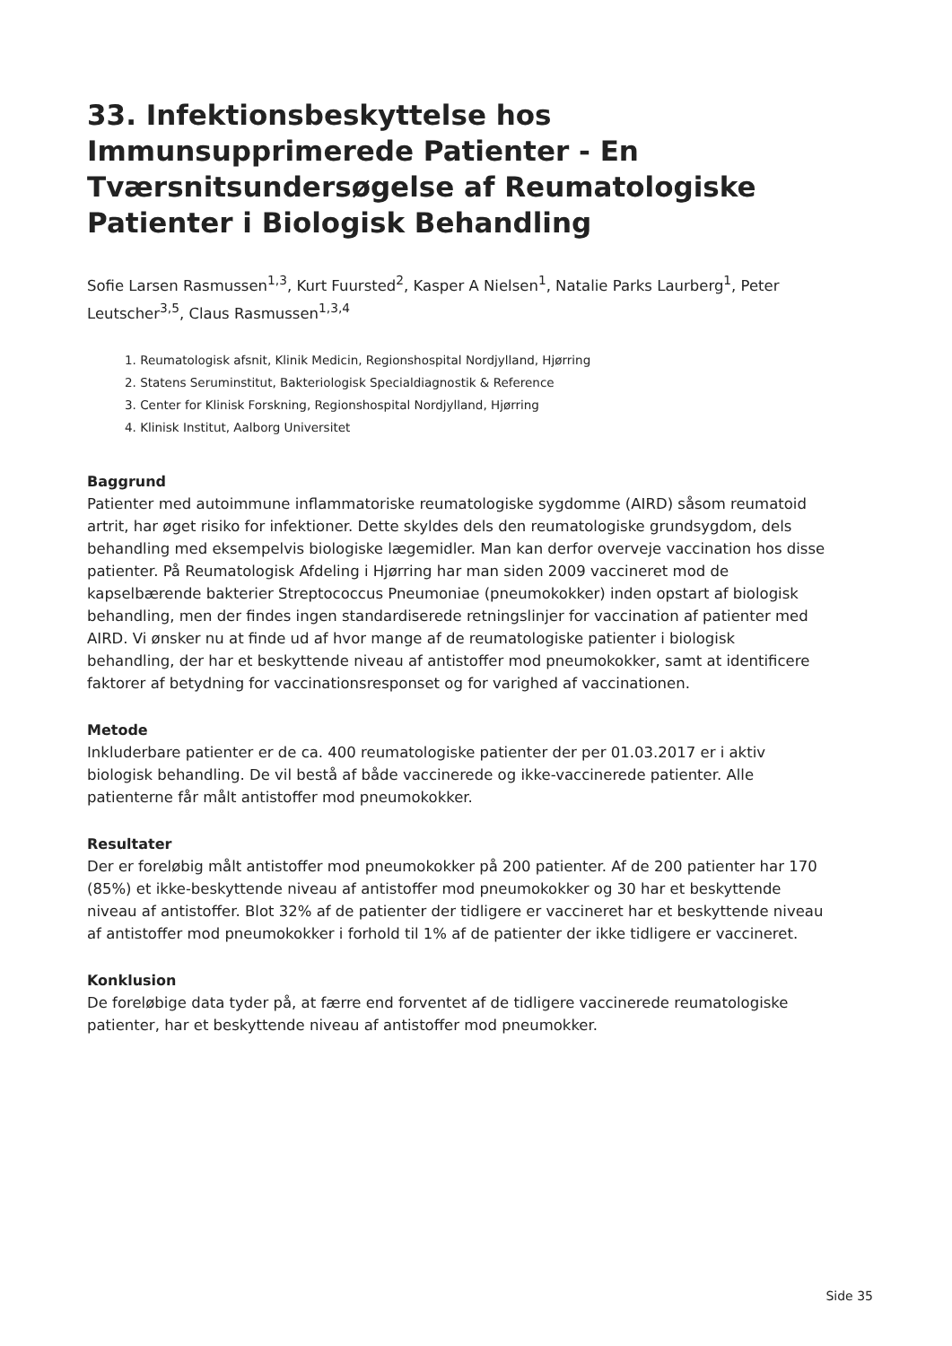33. Infektionsbeskyttelse hos Immunsupprimerede Patienter - En Tværsnitsundersøgelse af Reumatologiske Patienter i Biologisk Behandling
Sofie Larsen Rasmussen<sup>1,3</sup>, Kurt Fuursted<sup>2</sup>, Kasper A Nielsen<sup>1</sup>, Natalie Parks Laurberg<sup>1</sup>, Peter Leutscher<sup>3,5</sup>, Claus Rasmussen<sup>1,3,4</sup>
1. Reumatologisk afsnit, Klinik Medicin, Regionshospital Nordjylland, Hjørring
2. Statens Seruminstitut, Bakteriologisk Specialdiagnostik & Reference
3. Center for Klinisk Forskning, Regionshospital Nordjylland, Hjørring
4. Klinisk Institut, Aalborg Universitet
Baggrund
Patienter med autoimmune inflammatoriske reumatologiske sygdomme (AIRD) såsom reumatoid artrit, har øget risiko for infektioner. Dette skyldes dels den reumatologiske grundsygdom, dels behandling med eksempelvis biologiske lægemidler. Man kan derfor overveje vaccination hos disse patienter. På Reumatologisk Afdeling i Hjørring har man siden 2009 vaccineret mod de kapselbærende bakterier Streptococcus Pneumoniae (pneumokokker) inden opstart af biologisk behandling, men der findes ingen standardiserede retningslinjer for vaccination af patienter med AIRD. Vi ønsker nu at finde ud af hvor mange af de reumatologiske patienter i biologisk behandling, der har et beskyttende niveau af antistoffer mod pneumokokker, samt at identificere faktorer af betydning for vaccinationsresponset og for varighed af vaccinationen.
Metode
Inkluderbare patienter er de ca. 400 reumatologiske patienter der per 01.03.2017 er i aktiv biologisk behandling. De vil bestå af både vaccinerede og ikke-vaccinerede patienter. Alle patienterne får målt antistoffer mod pneumokokker.
Resultater
Der er foreløbig målt antistoffer mod pneumokokker på 200 patienter. Af de 200 patienter har 170 (85%) et ikke-beskyttende niveau af antistoffer mod pneumokokker og 30 har et beskyttende niveau af antistoffer. Blot 32% af de patienter der tidligere er vaccineret har et beskyttende niveau af antistoffer mod pneumokokker i forhold til 1% af de patienter der ikke tidligere er vaccineret.
Konklusion
De foreløbige data tyder på, at færre end forventet af de tidligere vaccinerede reumatologiske patienter, har et beskyttende niveau af antistoffer mod pneumokker.
Side 35